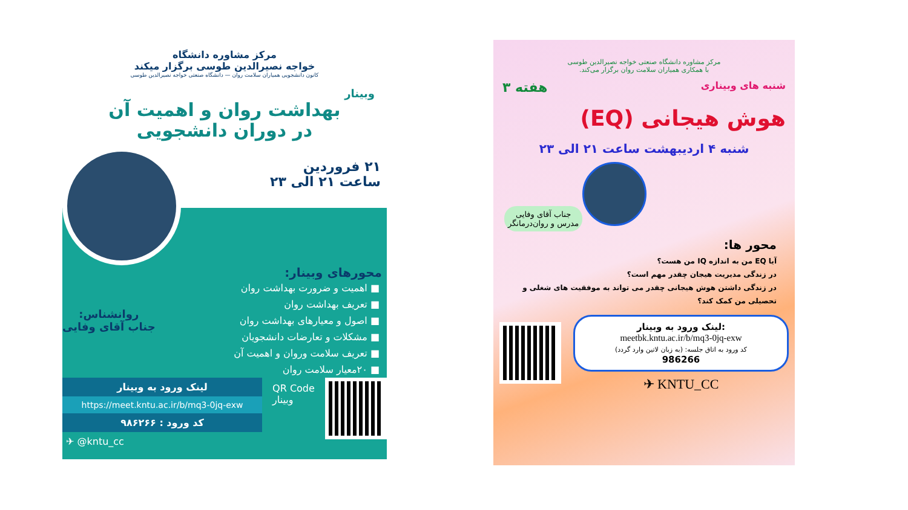مرکز مشاوره دانشگاه
خواجه نصیرالدین طوسی برگزار میکند
کانون دانشجویی همیاران سلامت روان — دانشگاه صنعتی خواجه نصیرالدین طوسی
وبینار
بهداشت روان و اهمیت آن
در دوران دانشجویی
۲۱ فروردین
ساعت ۲۱ الی ۲۳
محورهای وبینار:
■ اهمیت و ضرورت بهداشت روان
■ تعریف بهداشت روان
■ اصول و معیارهای بهداشت روان
■ مشکلات و تعارضات دانشجویان
■ تعریف سلامت وروان و اهمیت آن
■ ۲۰معیار سلامت روان
روانشناس:
جناب آقای وفایی
لینک ورود به وبینار
https://meet.kntu.ac.ir/b/mq3-0jq-exw
کد ورود : ۹۸۶۲۶۶
✈ @kntu_cc
QR Code
وبینار
مرکز مشاوره دانشگاه صنعتی خواجه نصیرالدین طوسی
با همکاری همیاران سلامت روان برگزار می‌کند.
شنبه های وبیناری
هفته ۳
هوش هیجانی (EQ)
شنبه ۴ اردیبهشت ساعت ۲۱ الی ۲۳
جناب آقای وفایی
مدرس و روان‌درمانگر
محور ها:
آیا EQ من به اندازه IQ من هست؟
در زندگی مدیریت هیجان چقدر مهم است؟
در زندگی داشتن هوش هیجانی چقدر می تواند به موفقیت های شغلی و تحصیلی من کمک کند؟
لینک ورود به وبینار:
meetbk.kntu.ac.ir/b/mq3-0jq-exw
کد ورود به اتاق جلسه: (به زبان لاتین وارد گردد)
986266
✈ KNTU_CC